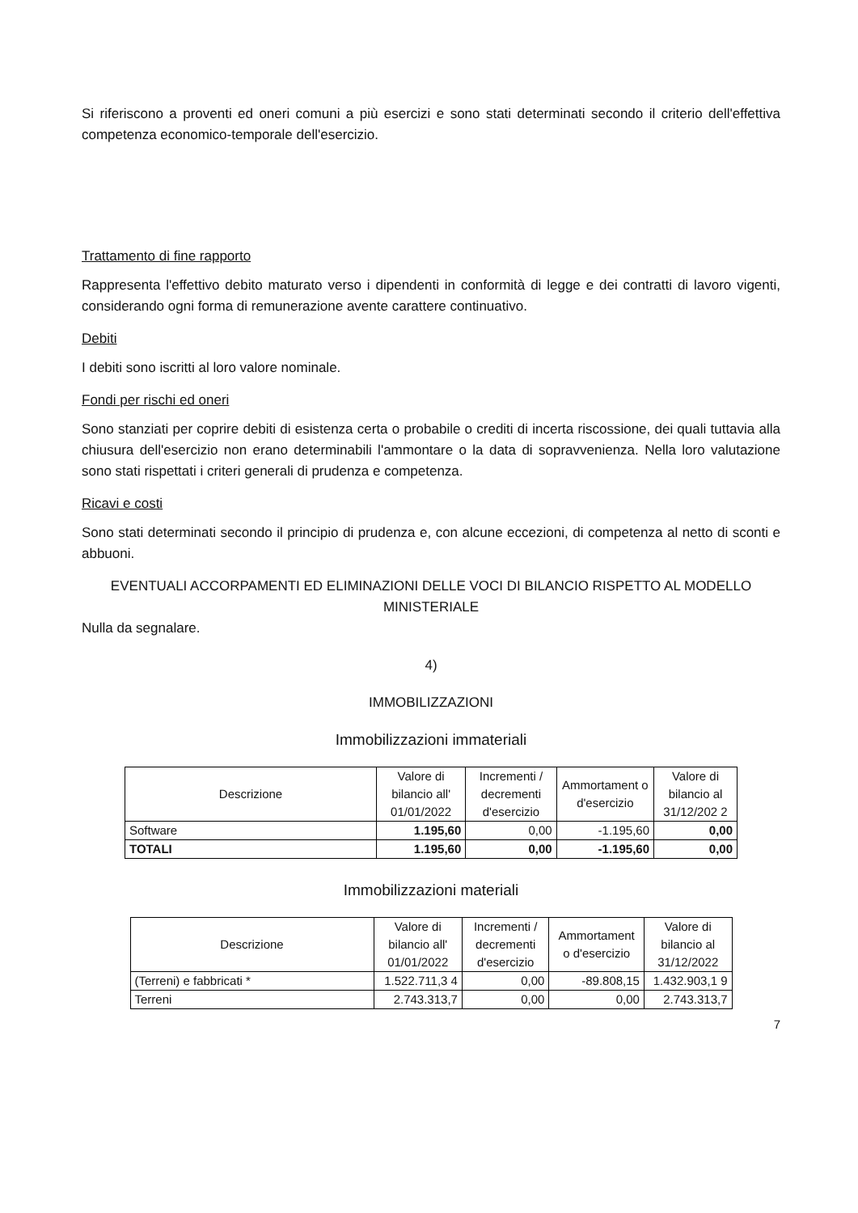Si riferiscono a proventi ed oneri comuni a più esercizi e sono stati determinati secondo il criterio dell'effettiva competenza economico-temporale dell'esercizio.
Trattamento di fine rapporto
Rappresenta l'effettivo debito maturato verso i dipendenti in conformità di legge e dei contratti di lavoro vigenti, considerando ogni forma di remunerazione avente carattere continuativo.
Debiti
I debiti sono iscritti al loro valore nominale.
Fondi per rischi ed oneri
Sono stanziati per coprire debiti di esistenza certa o probabile o crediti di incerta riscossione, dei quali tuttavia alla chiusura dell'esercizio non erano determinabili l'ammontare o la data di sopravvenienza. Nella loro valutazione sono stati rispettati i criteri generali di prudenza e competenza.
Ricavi e costi
Sono stati determinati secondo il principio di prudenza e, con alcune eccezioni, di competenza al netto di sconti e abbuoni.
EVENTUALI ACCORPAMENTI ED ELIMINAZIONI DELLE VOCI DI BILANCIO RISPETTO AL MODELLO MINISTERIALE
Nulla da segnalare.
4)
IMMOBILIZZAZIONI
Immobilizzazioni immateriali
| Descrizione | Valore di bilancio all' 01/01/2022 | Incrementi / decrementi d'esercizio | Ammortament o d'esercizio | Valore di bilancio al 31/12/202 2 |
| --- | --- | --- | --- | --- |
| Software | 1.195,60 | 0,00 | -1.195,60 | 0,00 |
| TOTALI | 1.195,60 | 0,00 | -1.195,60 | 0,00 |
Immobilizzazioni materiali
| Descrizione | Valore di bilancio all' 01/01/2022 | Incrementi / decrementi d'esercizio | Ammortament o d'esercizio | Valore di bilancio al 31/12/2022 |
| --- | --- | --- | --- | --- |
| (Terreni) e fabbricati * | 1.522.711,3 4 | 0,00 | -89.808,15 | 1.432.903,1 9 |
| Terreni | 2.743.313,7 | 0,00 | 0,00 | 2.743.313,7 |
7